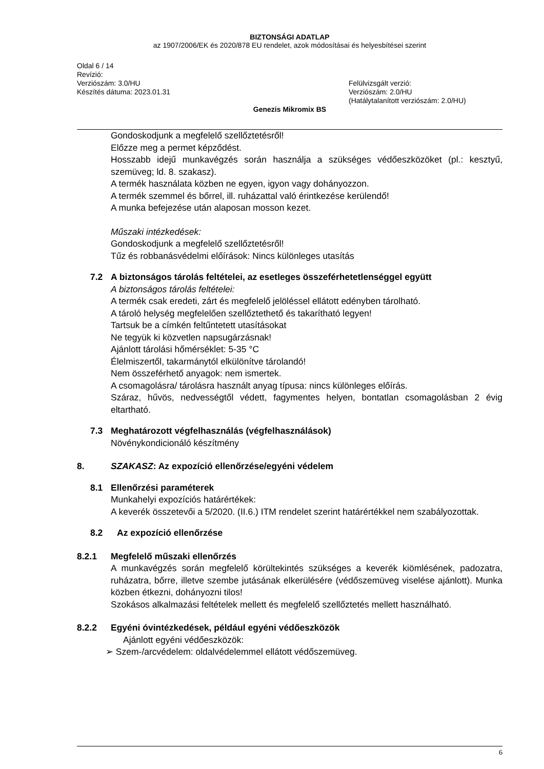BIZTONSÁGI ADATLAP
az 1907/2006/EK és 2020/878 EU rendelet, azok módosításai és helyesbítései szerint
Oldal 6 / 14
Revízió:
Verziószám: 3.0/HU
Készítés dátuma: 2023.01.31
Felülvizsgált verzió:
Verziószám: 2.0/HU
(Hatálytalanított verziószám: 2.0/HU)
Genezis Mikromix BS
Gondoskodjunk a megfelelő szellőztetésről!
Előzze meg a permet képződést.
Hosszabb idejű munkavégzés során használja a szükséges védőeszközöket (pl.: kesztyű, szemüveg; ld. 8. szakasz).
A termék használata közben ne egyen, igyon vagy dohányozzon.
A termék szemmel és bőrrel, ill. ruházattal való érintkezése kerülendő!
A munka befejezése után alaposan mosson kezet.
Műszaki intézkedések:
Gondoskodjunk a megfelelő szellőztetésről!
Tűz és robbanásvédelmi előírások: Nincs különleges utasítás
7.2 A biztonságos tárolás feltételei, az esetleges összeférhetetlenséggel együtt
A biztonságos tárolás feltételei:
A termék csak eredeti, zárt és megfelelő jelöléssel ellátott edényben tárolható.
A tároló helység megfelelően szellőztethető és takarítható legyen!
Tartsuk be a címkén feltűntetett utasításokat
Ne tegyük ki közvetlen napsugárzásnak!
Ajánlott tárolási hőmérséklet: 5-35 °C
Élelmiszertől, takarmánytól elkülönítve tárolandó!
Nem összeférhető anyagok: nem ismertek.
A csomagolásra/ tárolásra használt anyag típusa: nincs különleges előírás.
Száraz, hűvös, nedvességtől védett, fagymentes helyen, bontatlan csomagolásban 2 évig eltartható.
7.3 Meghatározott végfelhasználás (végfelhasználások)
Növénykondicionáló készítmény
8. SZAKASZ: Az expozíció ellenőrzése/egyéni védelem
8.1 Ellenőrzési paraméterek
Munkahelyi expozíciós határértékek:
A keverék összetevői a 5/2020. (II.6.) ITM rendelet szerint határértékkel nem szabályozottak.
8.2 Az expozíció ellenőrzése
8.2.1 Megfelelő műszaki ellenőrzés
A munkavégzés során megfelelő körültekintés szükséges a keverék kiömlésének, padozatra, ruházatra, bőrre, illetve szembe jutásának elkerülésére (védőszemüveg viselése ajánlott). Munka közben étkezni, dohányozni tilos!
Szokásos alkalmazási feltételek mellett és megfelelő szellőztetés mellett használható.
8.2.2 Egyéni óvintézkedések, például egyéni védőeszközök
Ajánlott egyéni védőeszközök:
➢ Szem-/arcvédelem: oldalvédelemmel ellátott védőszemüveg.
6